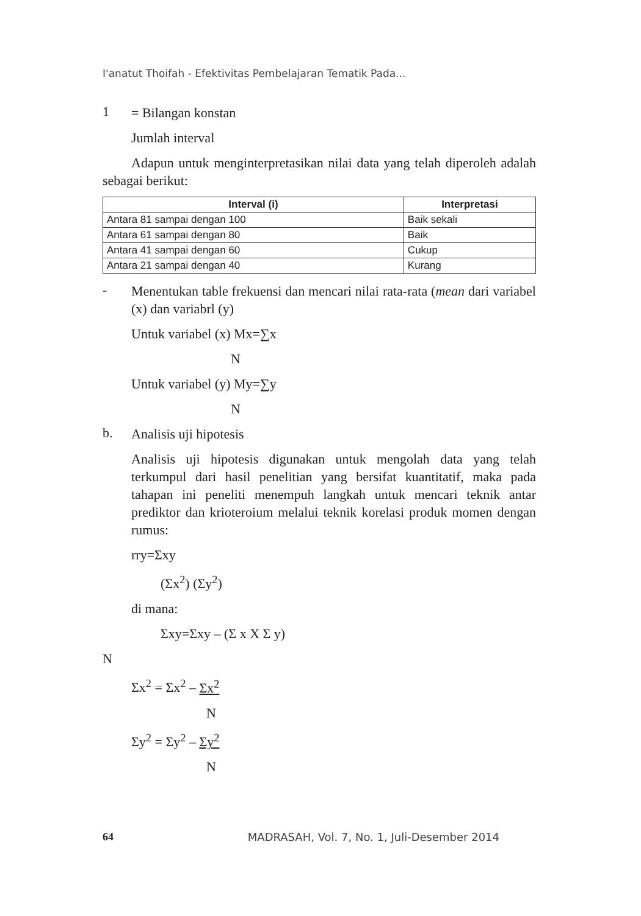I'anatut Thoifah - Efektivitas Pembelajaran Tematik Pada...
1
= Bilangan konstan
Jumlah interval
Adapun untuk menginterpretasikan nilai data yang telah diperoleh adalah sebagai berikut:
| Interval (i) | Interpretasi |
| --- | --- |
| Antara 81 sampai dengan 100 | Baik sekali |
| Antara 61 sampai dengan 80 | Baik |
| Antara 41 sampai dengan 60 | Cukup |
| Antara 21 sampai dengan 40 | Kurang |
-
Menentukan table frekuensi dan mencari nilai rata-rata (mean dari variabel (x) dan variabrl (y)
Untuk variabel (x) Mx=∑x
N
Untuk variabel (y) My=∑y
N
b.
Analisis uji hipotesis
Analisis uji hipotesis digunakan untuk mengolah data yang telah terkumpul dari hasil penelitian yang bersifat kuantitatif, maka pada tahapan ini peneliti menempuh langkah untuk mencari teknik antar prediktor dan krioteroium melalui teknik korelasi produk momen dengan rumus:
rry=Σxy
(Σx<sup>2</sup>) (Σy<sup>2</sup>)
di mana:
Σxy=Σxy – (Σ x X Σ y)
N
Σx<sup>2</sup> = Σx<sup>2</sup> – Σx<sup>2</sup>
N
Σy<sup>2</sup> = Σy<sup>2</sup> – Σy<sup>2</sup>
N
64 MADRASAH, Vol. 7, No. 1, Juli-Desember 2014